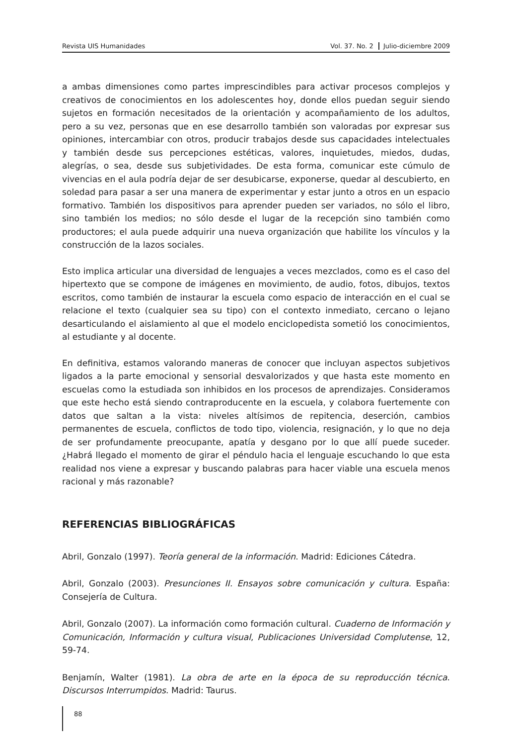Revista UIS Humanidades Vol. 37. No. 2 Julio-diciembre 2009
a ambas dimensiones como partes imprescindibles para activar procesos complejos y creativos de conocimientos en los adolescentes hoy, donde ellos puedan seguir siendo sujetos en formación necesitados de la orientación y acompañamiento de los adultos, pero a su vez, personas que en ese desarrollo también son valoradas por expresar sus opiniones, intercambiar con otros, producir trabajos desde sus capacidades intelectuales y también desde sus percepciones estéticas, valores, inquietudes, miedos, dudas, alegrías, o sea, desde sus subjetividades. De esta forma, comunicar este cúmulo de vivencias en el aula podría dejar de ser desubicarse, exponerse, quedar al descubierto, en soledad para pasar a ser una manera de experimentar y estar junto a otros en un espacio formativo. También los dispositivos para aprender pueden ser variados, no sólo el libro, sino también los medios; no sólo desde el lugar de la recepción sino también como productores; el aula puede adquirir una nueva organización que habilite los vínculos y la construcción de la lazos sociales.
Esto implica articular una diversidad de lenguajes a veces mezclados, como es el caso del hipertexto que se compone de imágenes en movimiento, de audio, fotos, dibujos, textos escritos, como también de instaurar la escuela como espacio de interacción en el cual se relacione el texto (cualquier sea su tipo) con el contexto inmediato, cercano o lejano desarticulando el aislamiento al que el modelo enciclopedista sometió los conocimientos, al estudiante y al docente.
En definitiva, estamos valorando maneras de conocer que incluyan aspectos subjetivos ligados a la parte emocional y sensorial desvalorizados y que hasta este momento en escuelas como la estudiada son inhibidos en los procesos de aprendizajes. Consideramos que este hecho está siendo contraproducente en la escuela, y colabora fuertemente con datos que saltan a la vista: niveles altísimos de repitencia, deserción, cambios permanentes de escuela, conflictos de todo tipo, violencia, resignación, y lo que no deja de ser profundamente preocupante, apatía y desgano por lo que allí puede suceder. ¿Habrá llegado el momento de girar el péndulo hacia el lenguaje escuchando lo que esta realidad nos viene a expresar y buscando palabras para hacer viable una escuela menos racional y más razonable?
REFERENCIAS BIBLIOGRÁFICAS
Abril, Gonzalo (1997). Teoría general de la información. Madrid: Ediciones Cátedra.
Abril, Gonzalo (2003). Presunciones II. Ensayos sobre comunicación y cultura. España: Consejería de Cultura.
Abril, Gonzalo (2007). La información como formación cultural. Cuaderno de Información y Comunicación, Información y cultura visual, Publicaciones Universidad Complutense, 12, 59-74.
Benjamín, Walter (1981). La obra de arte en la época de su reproducción técnica. Discursos Interrumpidos. Madrid: Taurus.
88